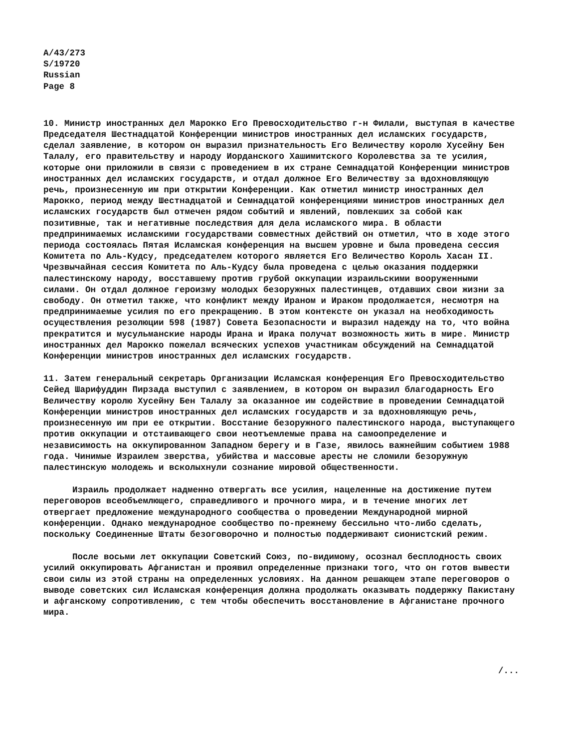A/43/273
S/19720
Russian
Page 8
10. Министр иностранных дел Марокко Его Превосходительство г-н Филали, выступая в качестве Председателя Шестнадцатой Конференции министров иностранных дел исламских государств, сделал заявление, в котором он выразил признательность Его Величеству королю Хусейну Бен Талалу, его правительству и народу Иорданского Хашимитского Королевства за те усилия, которые они приложили в связи с проведением в их стране Семнадцатой Конференции министров иностранных дел исламских государств, и отдал должное Его Величеству за вдохновляющую речь, произнесенную им при открытии Конференции. Как отметил министр иностранных дел Марокко, период между Шестнадцатой и Семнадцатой конференциями министров иностранных дел исламских государств был отмечен рядом событий и явлений, повлекших за собой как позитивные, так и негативные последствия для дела исламского мира. В области предпринимаемых исламскими государствами совместных действий он отметил, что в ходе этого периода состоялась Пятая Исламская конференция на высшем уровне и была проведена сессия Комитета по Аль-Кудсу, председателем которого является Его Величество Король Хасан II. Чрезвычайная сессия Комитета по Аль-Кудсу была проведена с целью оказания поддержки палестинскому народу, восставшему против грубой оккупации израильскими вооруженными силами. Он отдал должное героизму молодых безоружных палестинцев, отдавших свои жизни за свободу. Он отметил также, что конфликт между Ираном и Ираком продолжается, несмотря на предпринимаемые усилия по его прекращению. В этом контексте он указал на необходимость осуществления резолюции 598 (1987) Совета Безопасности и выразил надежду на то, что война прекратится и мусульманские народы Ирана и Ирака получат возможность жить в мире. Министр иностранных дел Марокко пожелал всяческих успехов участникам обсуждений на Семнадцатой Конференции министров иностранных дел исламских государств.
11. Затем генеральный секретарь Организации Исламская конференция Его Превосходительство Сейед Шарифуддин Пирзада выступил с заявлением, в котором он выразил благодарность Его Величеству королю Хусейну Бен Талалу за оказанное им содействие в проведении Семнадцатой Конференции министров иностранных дел исламских государств и за вдохновляющую речь, произнесенную им при ее открытии. Восстание безоружного палестинского народа, выступающего против оккупации и отстаивающего свои неотъемлемые права на самоопределение и независимость на оккупированном Западном берегу и в Газе, явилось важнейшим событием 1988 года. Чинимые Израилем зверства, убийства и массовые аресты не сломили безоружную палестинскую молодежь и всколыхнули сознание мировой общественности.
Израиль продолжает надменно отвергать все усилия, нацеленные на достижение путем переговоров всеобъемлющего, справедливого и прочного мира, и в течение многих лет отвергает предложение международного сообщества о проведении Международной мирной конференции. Однако международное сообщество по-прежнему бессильно что-либо сделать, поскольку Соединенные Штаты безоговорочно и полностью поддерживают сионистский режим.
После восьми лет оккупации Советский Союз, по-видимому, осознал бесплодность своих усилий оккупировать Афганистан и проявил определенные признаки того, что он готов вывести свои силы из этой страны на определенных условиях. На данном решающем этапе переговоров о выводе советских сил Исламская конференция должна продолжать оказывать поддержку Пакистану и афганскому сопротивлению, с тем чтобы обеспечить восстановление в Афганистане прочного мира.
/...